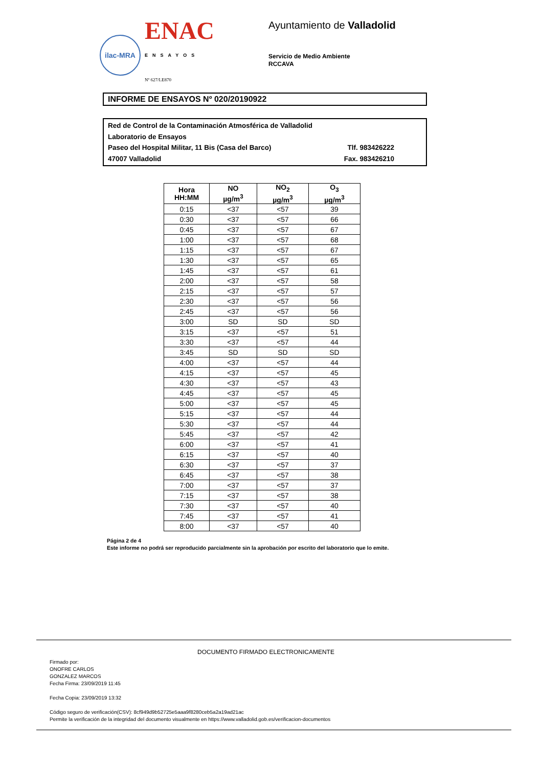ilac-MRA
ENAC
ENSAYOS
Nº 627/LE870
Ayuntamiento de Valladolid
Servicio de Medio Ambiente
RCCAVA
INFORME DE ENSAYOS Nº 020/20190922
Red de Control de la Contaminación Atmosférica de Valladolid
Laboratorio de Ensayos
Paseo del Hospital Militar, 11 Bis (Casa del Barco) Tlf. 983426222
47007 Valladolid Fax. 983426210
| Hora HH:MM | NO µg/m<sup>3</sup> | NO<sub>2</sub> µg/m<sup>3</sup> | O<sub>3</sub> µg/m<sup>3</sup> |
| --- | --- | --- | --- |
| 0:15 | <37 | <57 | 39 |
| 0:30 | <37 | <57 | 66 |
| 0:45 | <37 | <57 | 67 |
| 1:00 | <37 | <57 | 68 |
| 1:15 | <37 | <57 | 67 |
| 1:30 | <37 | <57 | 65 |
| 1:45 | <37 | <57 | 61 |
| 2:00 | <37 | <57 | 58 |
| 2:15 | <37 | <57 | 57 |
| 2:30 | <37 | <57 | 56 |
| 2:45 | <37 | <57 | 56 |
| 3:00 | SD | SD | SD |
| 3:15 | <37 | <57 | 51 |
| 3:30 | <37 | <57 | 44 |
| 3:45 | SD | SD | SD |
| 4:00 | <37 | <57 | 44 |
| 4:15 | <37 | <57 | 45 |
| 4:30 | <37 | <57 | 43 |
| 4:45 | <37 | <57 | 45 |
| 5:00 | <37 | <57 | 45 |
| 5:15 | <37 | <57 | 44 |
| 5:30 | <37 | <57 | 44 |
| 5:45 | <37 | <57 | 42 |
| 6:00 | <37 | <57 | 41 |
| 6:15 | <37 | <57 | 40 |
| 6:30 | <37 | <57 | 37 |
| 6:45 | <37 | <57 | 38 |
| 7:00 | <37 | <57 | 37 |
| 7:15 | <37 | <57 | 38 |
| 7:30 | <37 | <57 | 40 |
| 7:45 | <37 | <57 | 41 |
| 8:00 | <37 | <57 | 40 |
Página 2 de 4
Este informe no podrá ser reproducido parcialmente sin la aprobación por escrito del laboratorio que lo emite.
DOCUMENTO FIRMADO ELECTRONICAMENTE
Firmado por:
ONOFRE CARLOS
GONZALEZ MARCOS
Fecha Firma: 23/09/2019 11:45
Fecha Copia: 23/09/2019 13:32
Código seguro de verificación(CSV): 8cf949d9b52725e5aaa9f8280ceb5a2a19ad21ac
Permite la verificación de la integridad del documento visualmente en https://www.valladolid.gob.es/verificacion-documentos